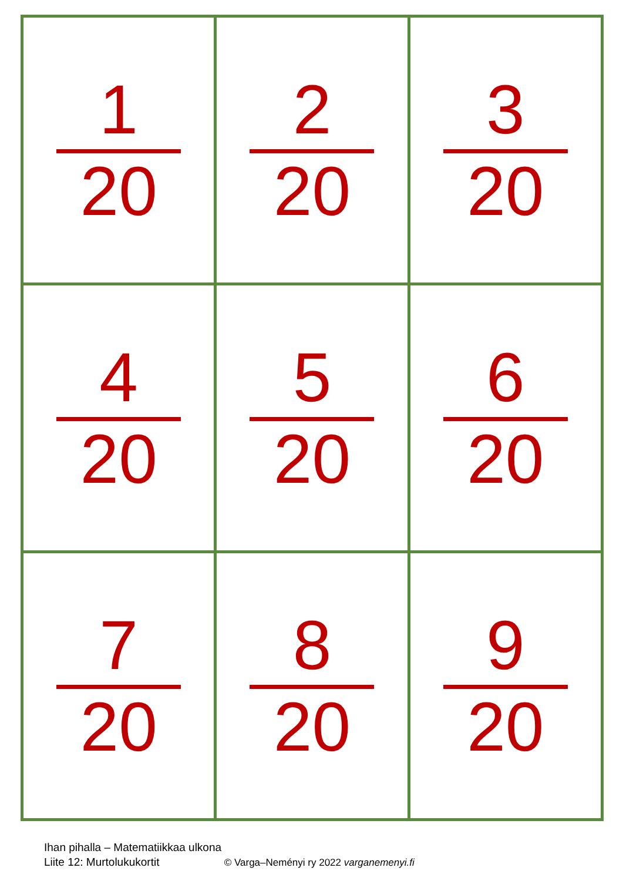| 1 20 | 2 20 | 3 20 |
| 4 20 | 5 20 | 6 20 |
| 7 20 | 8 20 | 9 20 |
Ihan pihalla – Matematiikkaa ulkona
Liite 12: Murtolukukortit © Varga–Neményi ry 2022 varganemenyi.fi